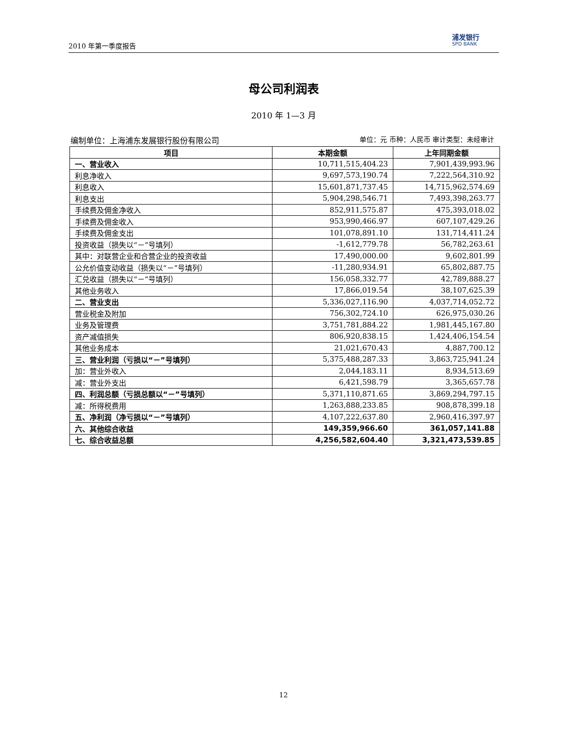2010 年第一季度报告 浦发银行
SPD BANK
母公司利润表
2010 年 1—3 月
编制单位：上海浦东发展银行股份有限公司 单位：元 币种：人民币 审计类型：未经审计
| 项目 | 本期金额 | 上年同期金额 |
| --- | --- | --- |
| 一、营业收入 | 10,711,515,404.23 | 7,901,439,993.96 |
| 利息净收入 | 9,697,573,190.74 | 7,222,564,310.92 |
| 利息收入 | 15,601,871,737.45 | 14,715,962,574.69 |
| 利息支出 | 5,904,298,546.71 | 7,493,398,263.77 |
| 手续费及佣金净收入 | 852,911,575.87 | 475,393,018.02 |
| 手续费及佣金收入 | 953,990,466.97 | 607,107,429.26 |
| 手续费及佣金支出 | 101,078,891.10 | 131,714,411.24 |
| 投资收益（损失以“－”号填列） | -1,612,779.78 | 56,782,263.61 |
| 其中：对联营企业和合营企业的投资收益 | 17,490,000.00 | 9,602,801.99 |
| 公允价值变动收益（损失以“－”号填列） | -11,280,934.91 | 65,802,887.75 |
| 汇兑收益（损失以“－”号填列） | 156,058,332.77 | 42,789,888.27 |
| 其他业务收入 | 17,866,019.54 | 38,107,625.39 |
| 二、营业支出 | 5,336,027,116.90 | 4,037,714,052.72 |
| 营业税金及附加 | 756,302,724.10 | 626,975,030.26 |
| 业务及管理费 | 3,751,781,884.22 | 1,981,445,167.80 |
| 资产减值损失 | 806,920,838.15 | 1,424,406,154.54 |
| 其他业务成本 | 21,021,670.43 | 4,887,700.12 |
| 三、营业利润（亏损以“－”号填列） | 5,375,488,287.33 | 3,863,725,941.24 |
| 加：营业外收入 | 2,044,183.11 | 8,934,513.69 |
| 减：营业外支出 | 6,421,598.79 | 3,365,657.78 |
| 四、利润总额（亏损总额以“－”号填列） | 5,371,110,871.65 | 3,869,294,797.15 |
| 减：所得税费用 | 1,263,888,233.85 | 908,878,399.18 |
| 五、净利润（净亏损以“－”号填列） | 4,107,222,637.80 | 2,960,416,397.97 |
| 六、其他综合收益 | 149,359,966.60 | 361,057,141.88 |
| 七、综合收益总额 | 4,256,582,604.40 | 3,321,473,539.85 |
12